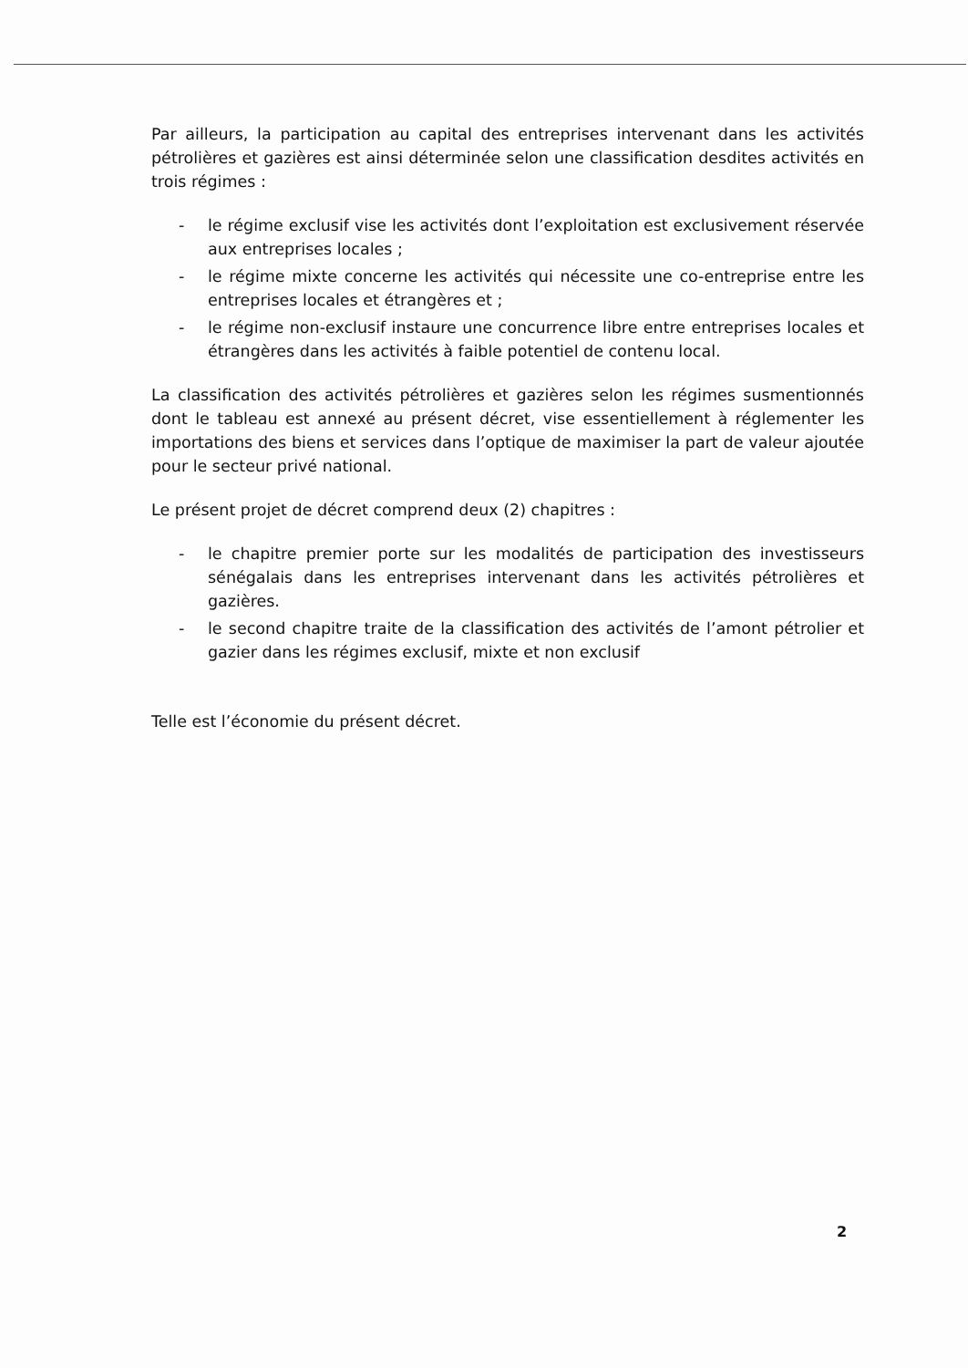Par ailleurs, la participation au capital des entreprises intervenant dans les activités pétrolières et gazières est ainsi déterminée selon une classification desdites activités en trois régimes :
- le régime exclusif vise les activités dont l’exploitation est exclusivement réservée aux entreprises locales ;
- le régime mixte concerne les activités qui nécessite une co-entreprise entre les entreprises locales et étrangères et ;
- le régime non-exclusif instaure une concurrence libre entre entreprises locales et étrangères dans les activités à faible potentiel de contenu local.
La classification des activités pétrolières et gazières selon les régimes susmentionnés dont le tableau est annexé au présent décret, vise essentiellement à réglementer les importations des biens et services dans l’optique de maximiser la part de valeur ajoutée pour le secteur privé national.
Le présent projet de décret comprend deux (2) chapitres :
- le chapitre premier porte sur les modalités de participation des investisseurs sénégalais dans les entreprises intervenant dans les activités pétrolières et gazières.
- le second chapitre traite de la classification des activités de l’amont pétrolier et gazier dans les régimes exclusif, mixte et non exclusif
Telle est l’économie du présent décret.
2